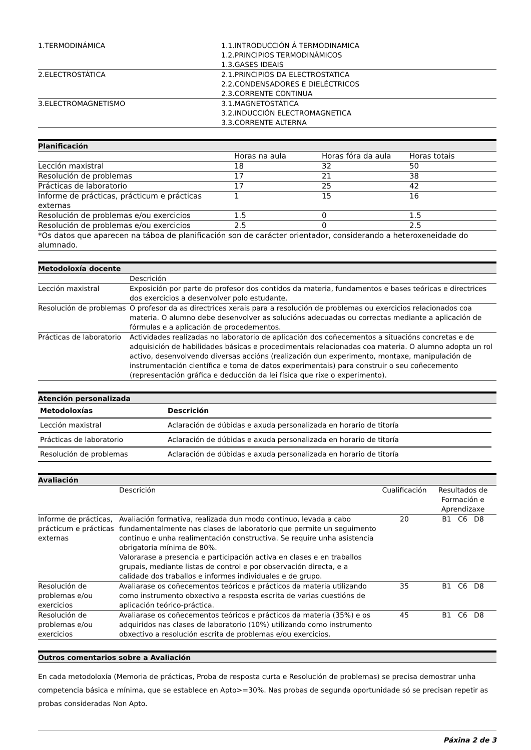| 1.TERMODINÁMICA | 1.1.INTRODUCCIÓN Á TERMODINAMICA 1.2.PRINCIPIOS TERMODINÁMICOS 1.3.GASES IDEAIS |
| 2.ELECTROSTÁTICA | 2.1.PRINCIPIOS DA ELECTROSTATICA 2.2.CONDENSADORES E DIELÉCTRICOS 2.3.CORRENTE CONTINUA |
| 3.ELECTROMAGNETISMO | 3.1.MAGNETOSTÁTICA 3.2.INDUCCIÓN ELECTROMAGNETICA 3.3.CORRENTE ALTERNA |
Planificación
| | Horas na aula | Horas fóra da aula | Horas totais |
| Lección maxistral | 18 | 32 | 50 |
| Resolución de problemas | 17 | 21 | 38 |
| Prácticas de laboratorio | 17 | 25 | 42 |
| Informe de prácticas, prácticum e prácticas externas | 1 | 15 | 16 |
| Resolución de problemas e/ou exercicios | 1.5 | 0 | 1.5 |
| Resolución de problemas e/ou exercicios | 2.5 | 0 | 2.5 |
| *Os datos que aparecen na táboa de planificación son de carácter orientador, considerando a heteroxeneidade do alumnado. | | | |
Metodoloxía docente
| | Descrición |
| Lección maxistral | Exposición por parte do profesor dos contidos da materia, fundamentos e bases teóricas e directrices dos exercicios a desenvolver polo estudante. |
| Resolución de problemas | O profesor da as directrices xerais para a resolución de problemas ou exercicios relacionados coa materia. O alumno debe desenvolver as solucións adecuadas ou correctas mediante a aplicación de fórmulas e a aplicación de procedementos. |
| Prácticas de laboratorio | Actividades realizadas no laboratorio de aplicación dos coñecementos a situacións concretas e de adquisición de habilidades básicas e procedimentais relacionadas coa materia. O alumno adopta un rol activo, desenvolvendo diversas accións (realización dun experimento, montaxe, manipulación de instrumentación científica e toma de datos experimentais) para construir o seu coñecemento (representación gráfica e deducción da lei física que rixe o experimento). |
Atención personalizada
| Metodoloxías | Descrición |
| --- | --- |
| Lección maxistral | Aclaración de dúbidas e axuda personalizada en horario de titoría |
| Prácticas de laboratorio | Aclaración de dúbidas e axuda personalizada en horario de titoría |
| Resolución de problemas | Aclaración de dúbidas e axuda personalizada en horario de titoría |
Avaliación
| | Descrición | Cualificación | Resultados de Formación e Aprendizaxe |
| Informe de prácticas, prácticum e prácticas externas | Avaliación formativa, realizada dun modo continuo, levada a cabo fundamentalmente nas clases de laboratorio que permite un seguimento continuo e unha realimentación constructiva. Se require unha asistencia obrigatoria mínima de 80%. Valorarase a presencia e participación activa en clases e en traballos grupais, mediante listas de control e por observación directa, e a calidade dos traballos e informes individuales e de grupo. | 20 | B1 C6 D8 |
| Resolución de problemas e/ou exercicios | Avaliarase os coñecementos teóricos e prácticos da materia utilizando como instrumento obxectivo a resposta escrita de varias cuestións de aplicación teórico-práctica. | 35 | B1 C6 D8 |
| Resolución de problemas e/ou exercicios | Avaliarase os coñecementos teóricos e prácticos da materia (35%) e os adquiridos nas clases de laboratorio (10%) utilizando como instrumento obxectivo a resolución escrita de problemas e/ou exercicios. | 45 | B1 C6 D8 |
Outros comentarios sobre a Avaliación
En cada metodoloxía (Memoria de prácticas, Proba de resposta curta e Resolución de problemas) se precisa demostrar unha competencia básica e mínima, que se establece en Apto>=30%. Nas probas de segunda oportunidade só se precisan repetir as probas consideradas Non Apto.
Páxina 2 de 3